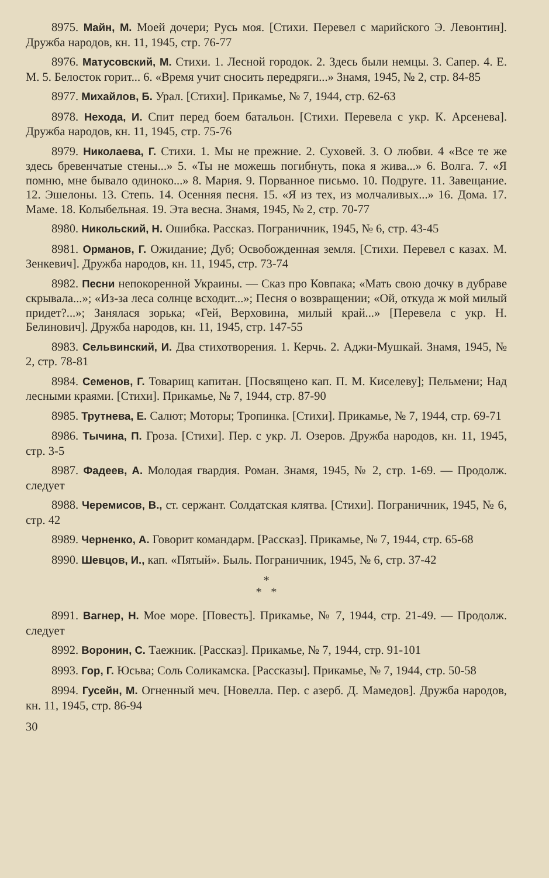8975. Майн, М. Моей дочери; Русь моя. [Стихи. Перевел с марийского Э. Левонтин]. Дружба народов, кн. 11, 1945, стр. 76-77
8976. Матусовский, М. Стихи. 1. Лесной городок. 2. Здесь были немцы. 3. Сапер. 4. Е. М. 5. Белосток горит... 6. «Время учит сносить передряги...» Знамя, 1945, № 2, стр. 84-85
8977. Михайлов, Б. Урал. [Стихи]. Прикамье, № 7, 1944, стр. 62-63
8978. Нехода, И. Спит перед боем батальон. [Стихи. Перевела с укр. К. Арсеневa]. Дружба народов, кн. 11, 1945, стр. 75-76
8979. Николаева, Г. Стихи. 1. Мы не прежние. 2. Суховей. 3. О любви. 4 «Все те же здесь бревенчатые стены...» 5. «Ты не можешь погибнуть, пока я жива...» 6. Волга. 7. «Я помню, мне бывало одиноко...» 8. Мария. 9. Порванное письмо. 10. Подруге. 11. Завещание. 12. Эшелоны. 13. Степь. 14. Осенняя песня. 15. «Я из тех, из молчаливых...» 16. Дома. 17. Маме. 18. Колыбельная. 19. Эта весна. Знамя, 1945, № 2, стр. 70-77
8980. Никольский, Н. Ошибка. Рассказ. Пограничник, 1945, № 6, стр. 43-45
8981. Орманов, Г. Ожидание; Дуб; Освобожденная земля. [Стихи. Перевел с казах. М. Зенкевич]. Дружба народов, кн. 11, 1945, стр. 73-74
8982. Песни непокоренной Украины. — Сказ про Ковпака; «Мать свою дочку в дубраве скрывала...»; «Из-за леса солнце всходит...»; Песня о возвращении; «Ой, откуда ж мой милый придет?...»; Занялася зорька; «Гей, Верховина, милый край...» [Перевела с укр. Н. Белинович]. Дружба народов, кн. 11, 1945, стр. 147-55
8983. Сельвинский, И. Два стихотворения. 1. Керчь. 2. Аджи-Мушкай. Знамя, 1945, № 2, стр. 78-81
8984. Семенов, Г. Товарищ капитан. [Посвящено кап. П. М. Киселеву]; Пельмени; Над лесными краями. [Стихи]. Прикамье, № 7, 1944, стр. 87-90
8985. Трутнева, Е. Салют; Моторы; Тропинка. [Стихи]. Прикамье, № 7, 1944, стр. 69-71
8986. Тычина, П. Гроза. [Стихи]. Пер. с укр. Л. Озеров. Дружба народов, кн. 11, 1945, стр. 3-5
8987. Фадеев, А. Молодая гвардия. Роман. Знамя, 1945, № 2, стр. 1-69. — Продолж. следует
8988. Черемисов, В., ст. сержант. Солдатская клятва. [Стихи]. Пограничник, 1945, № 6, стр. 42
8989. Черненко, А. Говорит командарм. [Рассказ]. Прикамье, № 7, 1944, стр. 65-68
8990. Шевцов, И., кап. «Пятый». Быль. Пограничник, 1945, № 6, стр. 37-42
*
* *
8991. Вагнер, Н. Мое море. [Повесть]. Прикамье, № 7, 1944, стр. 21-49. — Продолж. следует
8992. Воронин, С. Таежник. [Рассказ]. Прикамье, № 7, 1944, стр. 91-101
8993. Гор, Г. Юсьва; Соль Соликамска. [Рассказы]. Прикамье, № 7, 1944, стр. 50-58
8994. Гусейн, М. Огненный меч. [Новелла. Пер. с азерб. Д. Мамедов]. Дружба народов, кн. 11, 1945, стр. 86-94
30